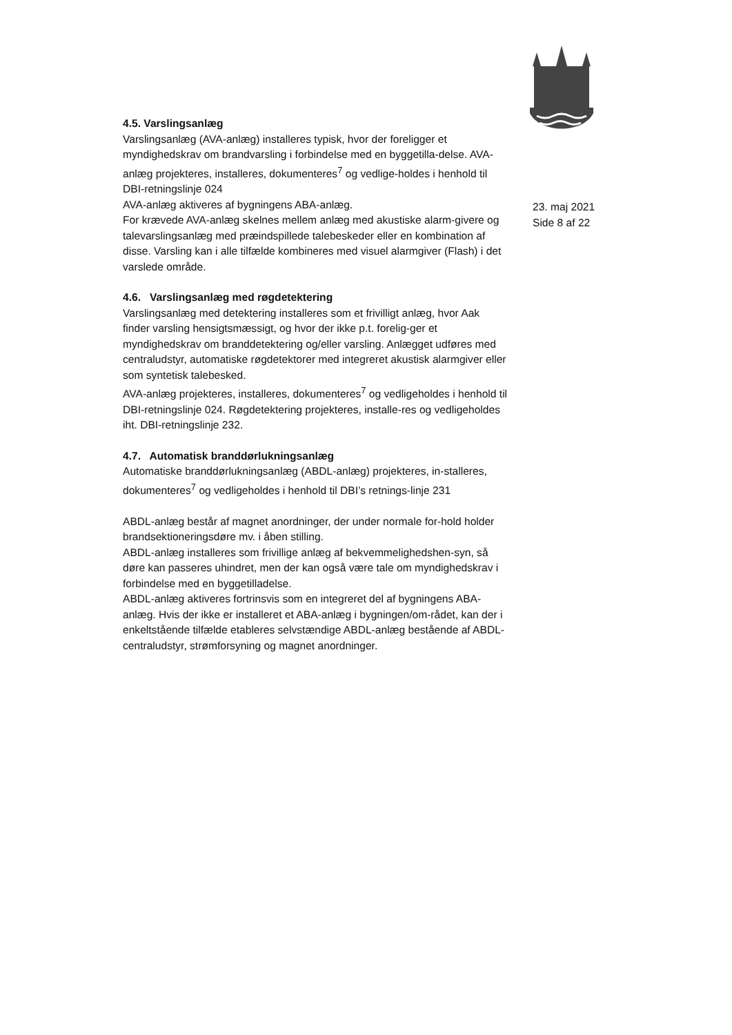23. maj 2021
Side 8 af 22
4.5. Varslingsanlæg
Varslingsanlæg (AVA-anlæg) installeres typisk, hvor der foreligger et myndighedskrav om brandvarsling i forbindelse med en byggetilla-delse. AVA-anlæg projekteres, installeres, dokumenteres<sup>7</sup> og vedlige-holdes i henhold til DBI-retningslinje 024
AVA-anlæg aktiveres af bygningens ABA-anlæg.
For krævede AVA-anlæg skelnes mellem anlæg med akustiske alarm-givere og talevarslingsanlæg med præindspillede talebeskeder eller en kombination af disse. Varsling kan i alle tilfælde kombineres med visuel alarmgiver (Flash) i det varslede område.
4.6. Varslingsanlæg med røgdetektering
Varslingsanlæg med detektering installeres som et frivilligt anlæg, hvor Aak finder varsling hensigtsmæssigt, og hvor der ikke p.t. forelig-ger et myndighedskrav om branddetektering og/eller varsling. Anlægget udføres med centraludstyr, automatiske røgdetektorer med integreret akustisk alarmgiver eller som syntetisk talebesked.
AVA-anlæg projekteres, installeres, dokumenteres<sup>7</sup> og vedligeholdes i henhold til DBI-retningslinje 024. Røgdetektering projekteres, installe-res og vedligeholdes iht. DBI-retningslinje 232.
4.7. Automatisk branddørlukningsanlæg
Automatiske branddørlukningsanlæg (ABDL-anlæg) projekteres, in-stalleres, dokumenteres<sup>7</sup> og vedligeholdes i henhold til DBI’s retnings-linje 231
ABDL-anlæg består af magnet anordninger, der under normale for-hold holder brandsektioneringsdøre mv. i åben stilling.
ABDL-anlæg installeres som frivillige anlæg af bekvemmelighedshen-syn, så døre kan passeres uhindret, men der kan også være tale om myndighedskrav i forbindelse med en byggetilladelse.
ABDL-anlæg aktiveres fortrinsvis som en integreret del af bygningens ABA-anlæg. Hvis der ikke er installeret et ABA-anlæg i bygningen/om-rådet, kan der i enkeltstående tilfælde etableres selvstændige ABDL-anlæg bestående af ABDL-centraludstyr, strømforsyning og magnet anordninger.